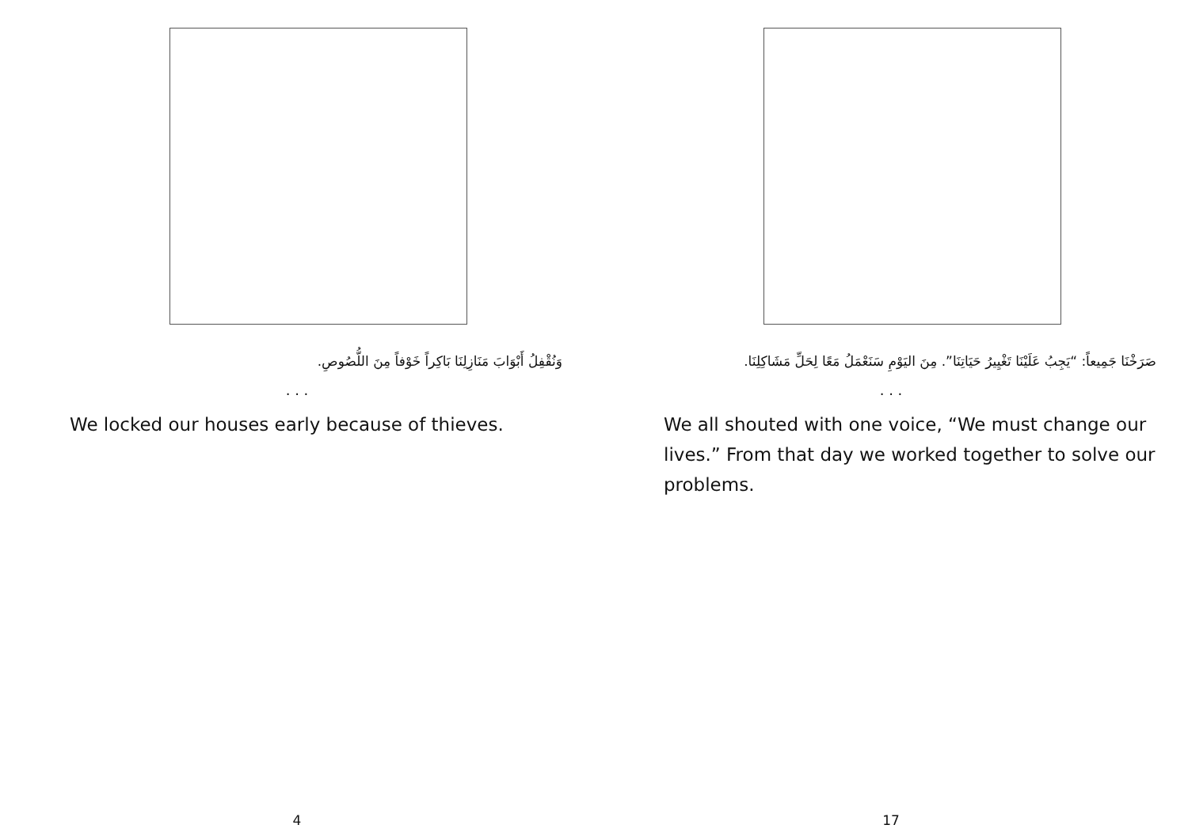وَنُقْفِلُ أَبْوَابَ مَنَازِلِنَا بَاكِراً خَوْفاً مِنَ اللُّصُوصِ.
. . .
We locked our houses early because of thieves.
4
صَرَخْنَا جَمِيعاً: “يَجِبُ عَلَيْنَا تَغْيِيرُ حَيَاتِنَا”. مِنَ اليَوْمِ سَنَعْمَلُ مَعًا لِحَلِّ مَشَاكِلِنَا.
. . .
We all shouted with one voice, “We must change our lives.” From that day we worked together to solve our problems.
17